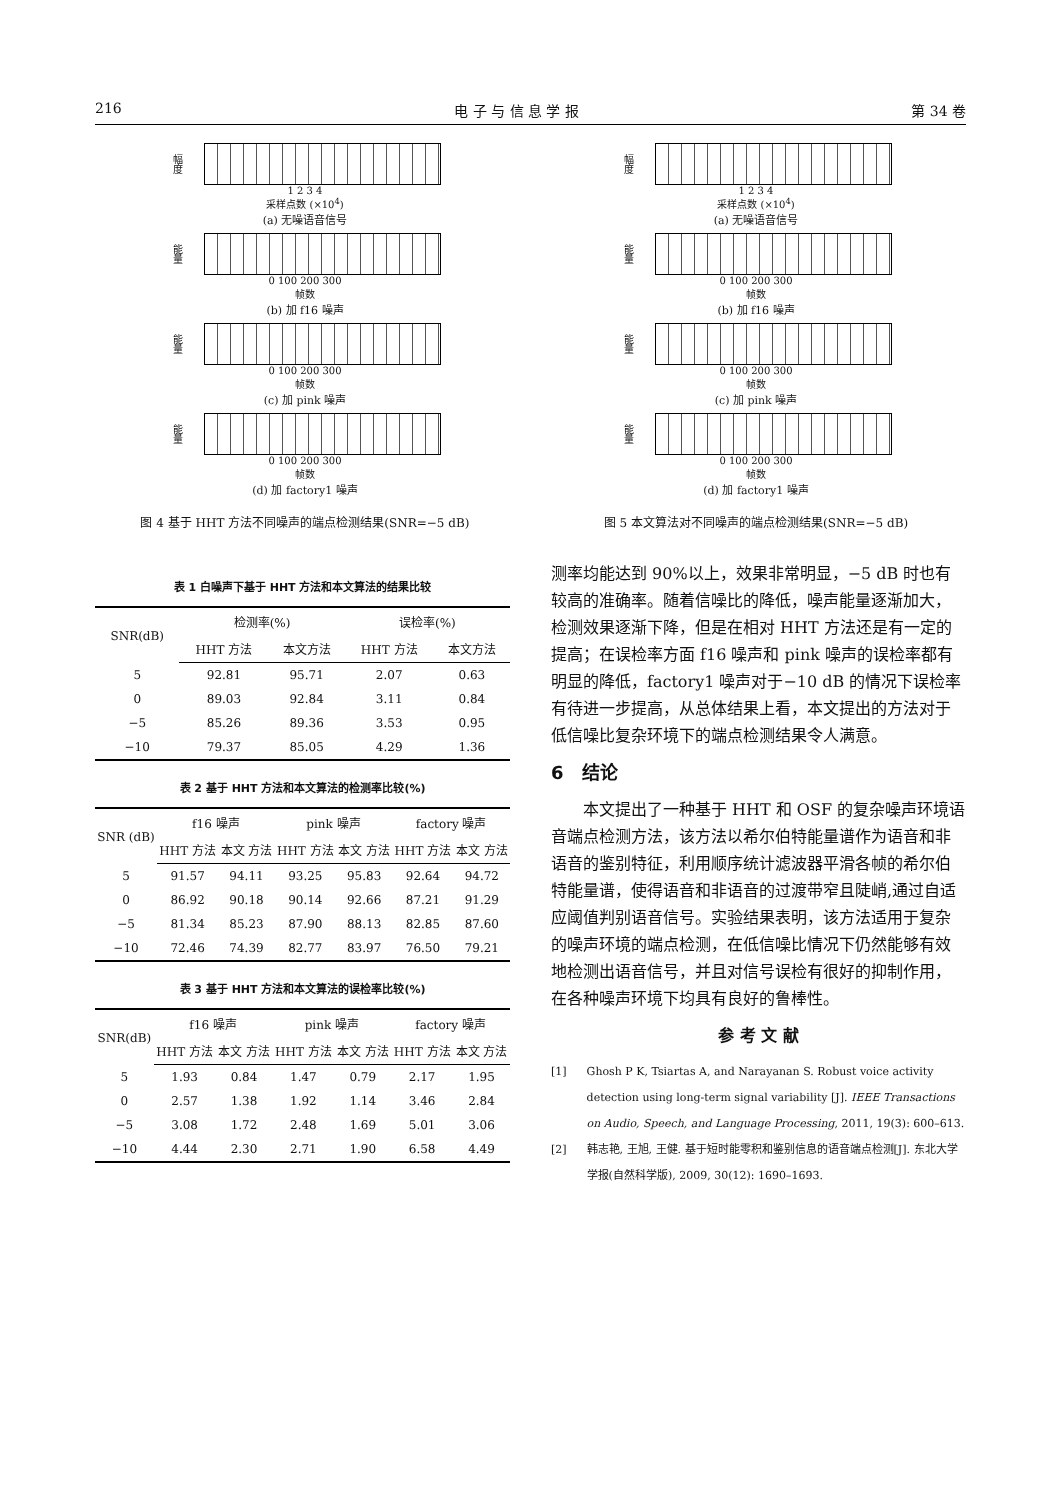216 电 子 与 信 息 学 报 第 34 卷
幅度
1 2 3 4
采样点数 (×10<sup>4</sup>)
(a) 无噪语音信号
能量
0 100 200 300
帧数
(b) 加 f16 噪声
能量
0 100 200 300
帧数
(c) 加 pink 噪声
能量
0 100 200 300
帧数
(d) 加 factory1 噪声
图 4 基于 HHT 方法不同噪声的端点检测结果(SNR=−5 dB)
幅度
1 2 3 4
采样点数 (×10<sup>4</sup>)
(a) 无噪语音信号
能量
0 100 200 300
帧数
(b) 加 f16 噪声
能量
0 100 200 300
帧数
(c) 加 pink 噪声
能量
0 100 200 300
帧数
(d) 加 factory1 噪声
图 5 本文算法对不同噪声的端点检测结果(SNR=−5 dB)
表 1 白噪声下基于 HHT 方法和本文算法的结果比较
| SNR(dB) | 检测率(%) | | 误检率(%) | |
| --- | --- | --- | --- | --- |
| | HHT 方法 | 本文方法 | HHT 方法 | 本文方法 |
| 5 | 92.81 | 95.71 | 2.07 | 0.63 |
| 0 | 89.03 | 92.84 | 3.11 | 0.84 |
| −5 | 85.26 | 89.36 | 3.53 | 0.95 |
| −10 | 79.37 | 85.05 | 4.29 | 1.36 |
表 2 基于 HHT 方法和本文算法的检测率比较(%)
| SNR (dB) | f16 噪声 | | pink 噪声 | | factory 噪声 | |
| --- | --- | --- | --- | --- | --- | --- |
| | HHT 方法 | 本文 方法 | HHT 方法 | 本文 方法 | HHT 方法 | 本文 方法 |
| 5 | 91.57 | 94.11 | 93.25 | 95.83 | 92.64 | 94.72 |
| 0 | 86.92 | 90.18 | 90.14 | 92.66 | 87.21 | 91.29 |
| −5 | 81.34 | 85.23 | 87.90 | 88.13 | 82.85 | 87.60 |
| −10 | 72.46 | 74.39 | 82.77 | 83.97 | 76.50 | 79.21 |
表 3 基于 HHT 方法和本文算法的误检率比较(%)
| SNR(dB) | f16 噪声 | | pink 噪声 | | factory 噪声 | |
| --- | --- | --- | --- | --- | --- | --- |
| | HHT 方法 | 本文 方法 | HHT 方法 | 本文 方法 | HHT 方法 | 本文 方法 |
| 5 | 1.93 | 0.84 | 1.47 | 0.79 | 2.17 | 1.95 |
| 0 | 2.57 | 1.38 | 1.92 | 1.14 | 3.46 | 2.84 |
| −5 | 3.08 | 1.72 | 2.48 | 1.69 | 5.01 | 3.06 |
| −10 | 4.44 | 2.30 | 2.71 | 1.90 | 6.58 | 4.49 |
测率均能达到 90%以上，效果非常明显，−5 dB 时也有较高的准确率。随着信噪比的降低，噪声能量逐渐加大，检测效果逐渐下降，但是在相对 HHT 方法还是有一定的提高；在误检率方面 f16 噪声和 pink 噪声的误检率都有明显的降低，factory1 噪声对于−10 dB 的情况下误检率有待进一步提高，从总体结果上看，本文提出的方法对于低信噪比复杂环境下的端点检测结果令人满意。
6　结论
本文提出了一种基于 HHT 和 OSF 的复杂噪声环境语音端点检测方法，该方法以希尔伯特能量谱作为语音和非语音的鉴别特征，利用顺序统计滤波器平滑各帧的希尔伯特能量谱，使得语音和非语音的过渡带窄且陡峭,通过自适应阈值判别语音信号。实验结果表明，该方法适用于复杂的噪声环境的端点检测，在低信噪比情况下仍然能够有效地检测出语音信号，并且对信号误检有很好的抑制作用，在各种噪声环境下均具有良好的鲁棒性。
参 考 文 献
[1] Ghosh P K, Tsiartas A, and Narayanan S. Robust voice activity detection using long-term signal variability [J]. IEEE Transactions on Audio, Speech, and Language Processing, 2011, 19(3): 600–613.
[2] 韩志艳, 王旭, 王健. 基于短时能零积和鉴别信息的语音端点检测[J]. 东北大学学报(自然科学版), 2009, 30(12): 1690–1693.